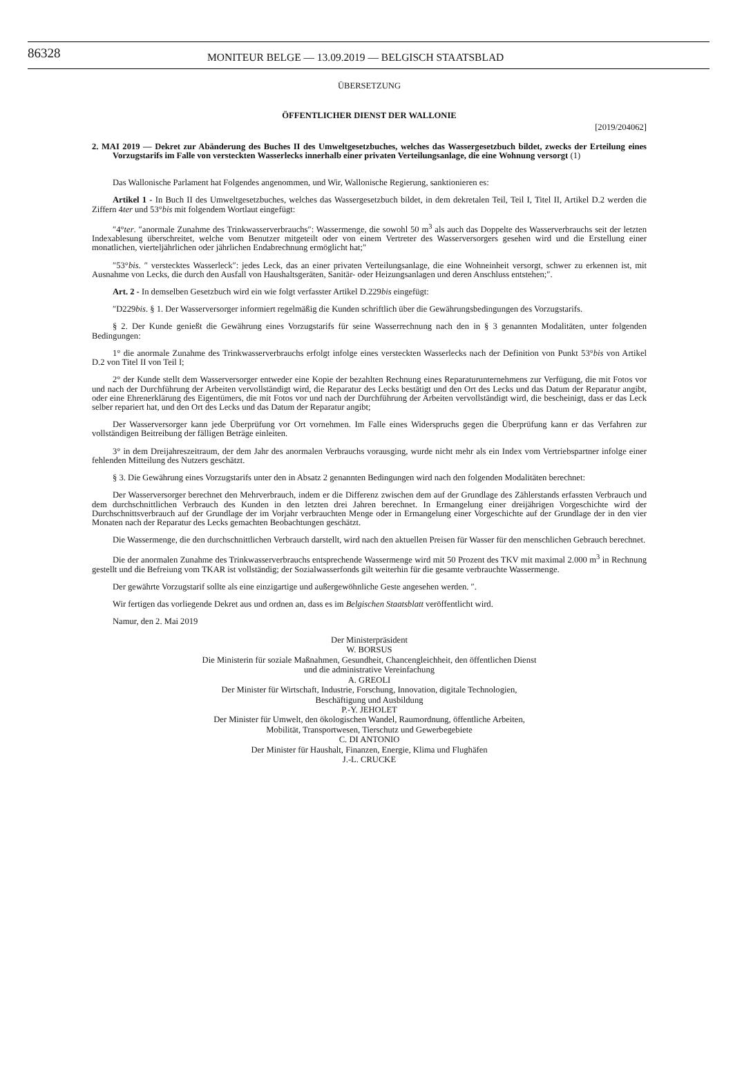86328
MONITEUR BELGE — 13.09.2019 — BELGISCH STAATSBLAD
ÜBERSETZUNG
ÖFFENTLICHER DIENST DER WALLONIE
[2019/204062]
2. MAI 2019 — Dekret zur Abänderung des Buches II des Umweltgesetzbuches, welches das Wassergesetzbuch bildet, zwecks der Erteilung eines Vorzugstarifs im Falle von versteckten Wasserlecks innerhalb einer privaten Verteilungsanlage, die eine Wohnung versorgt (1)
Das Wallonische Parlament hat Folgendes angenommen, und Wir, Wallonische Regierung, sanktionieren es:
Artikel 1 - In Buch II des Umweltgesetzbuches, welches das Wassergesetzbuch bildet, in dem dekretalen Teil, Teil I, Titel II, Artikel D.2 werden die Ziffern 4ter und 53°bis mit folgendem Wortlaut eingefügt:
″4°ter. ″anormale Zunahme des Trinkwasserverbrauchs″: Wassermenge, die sowohl 50 m<sup>3</sup> als auch das Doppelte des Wasserverbrauchs seit der letzten Indexablesung überschreitet, welche vom Benutzer mitgeteilt oder von einem Vertreter des Wasserversorgers gesehen wird und die Erstellung einer monatlichen, vierteljährlichen oder jährlichen Endabrechnung ermöglicht hat;″
″53°bis. ″ verstecktes Wasserleck″: jedes Leck, das an einer privaten Verteilungsanlage, die eine Wohneinheit versorgt, schwer zu erkennen ist, mit Ausnahme von Lecks, die durch den Ausfall von Haushaltsgeräten, Sanitär- oder Heizungsanlagen und deren Anschluss entstehen;″.
Art. 2 - In demselben Gesetzbuch wird ein wie folgt verfasster Artikel D.229bis eingefügt:
″D229bis. § 1. Der Wasserversorger informiert regelmäßig die Kunden schriftlich über die Gewährungsbedingungen des Vorzugstarifs.
§ 2. Der Kunde genießt die Gewährung eines Vorzugstarifs für seine Wasserrechnung nach den in § 3 genannten Modalitäten, unter folgenden Bedingungen:
1° die anormale Zunahme des Trinkwasserverbrauchs erfolgt infolge eines versteckten Wasserlecks nach der Definition von Punkt 53°bis von Artikel D.2 von Titel II von Teil I;
2° der Kunde stellt dem Wasserversorger entweder eine Kopie der bezahlten Rechnung eines Reparaturunternehmens zur Verfügung, die mit Fotos vor und nach der Durchführung der Arbeiten vervollständigt wird, die Reparatur des Lecks bestätigt und den Ort des Lecks und das Datum der Reparatur angibt, oder eine Ehrenerklärung des Eigentümers, die mit Fotos vor und nach der Durchführung der Arbeiten vervollständigt wird, die bescheinigt, dass er das Leck selber repariert hat, und den Ort des Lecks und das Datum der Reparatur angibt;
Der Wasserversorger kann jede Überprüfung vor Ort vornehmen. Im Falle eines Widerspruchs gegen die Überprüfung kann er das Verfahren zur vollständigen Beitreibung der fälligen Beträge einleiten.
3° in dem Dreijahreszeitraum, der dem Jahr des anormalen Verbrauchs vorausging, wurde nicht mehr als ein Index vom Vertriebspartner infolge einer fehlenden Mitteilung des Nutzers geschätzt.
§ 3. Die Gewährung eines Vorzugstarifs unter den in Absatz 2 genannten Bedingungen wird nach den folgenden Modalitäten berechnet:
Der Wasserversorger berechnet den Mehrverbrauch, indem er die Differenz zwischen dem auf der Grundlage des Zählerstands erfassten Verbrauch und dem durchschnittlichen Verbrauch des Kunden in den letzten drei Jahren berechnet. In Ermangelung einer dreijährigen Vorgeschichte wird der Durchschnittsverbrauch auf der Grundlage der im Vorjahr verbrauchten Menge oder in Ermangelung einer Vorgeschichte auf der Grundlage der in den vier Monaten nach der Reparatur des Lecks gemachten Beobachtungen geschätzt.
Die Wassermenge, die den durchschnittlichen Verbrauch darstellt, wird nach den aktuellen Preisen für Wasser für den menschlichen Gebrauch berechnet.
Die der anormalen Zunahme des Trinkwasserverbrauchs entsprechende Wassermenge wird mit 50 Prozent des TKV mit maximal 2.000 m<sup>3</sup> in Rechnung gestellt und die Befreiung vom TKAR ist vollständig; der Sozialwasserfonds gilt weiterhin für die gesamte verbrauchte Wassermenge.
Der gewährte Vorzugstarif sollte als eine einzigartige und außergewöhnliche Geste angesehen werden. ″.
Wir fertigen das vorliegende Dekret aus und ordnen an, dass es im Belgischen Staatsblatt veröffentlicht wird.
Namur, den 2. Mai 2019
Der Ministerpräsident
W. BORSUS
Die Ministerin für soziale Maßnahmen, Gesundheit, Chancengleichheit, den öffentlichen Dienst
und die administrative Vereinfachung
A. GREOLI
Der Minister für Wirtschaft, Industrie, Forschung, Innovation, digitale Technologien,
Beschäftigung und Ausbildung
P.-Y. JEHOLET
Der Minister für Umwelt, den ökologischen Wandel, Raumordnung, öffentliche Arbeiten,
Mobilität, Transportwesen, Tierschutz und Gewerbegebiete
C. DI ANTONIO
Der Minister für Haushalt, Finanzen, Energie, Klima und Flughäfen
J.-L. CRUCKE